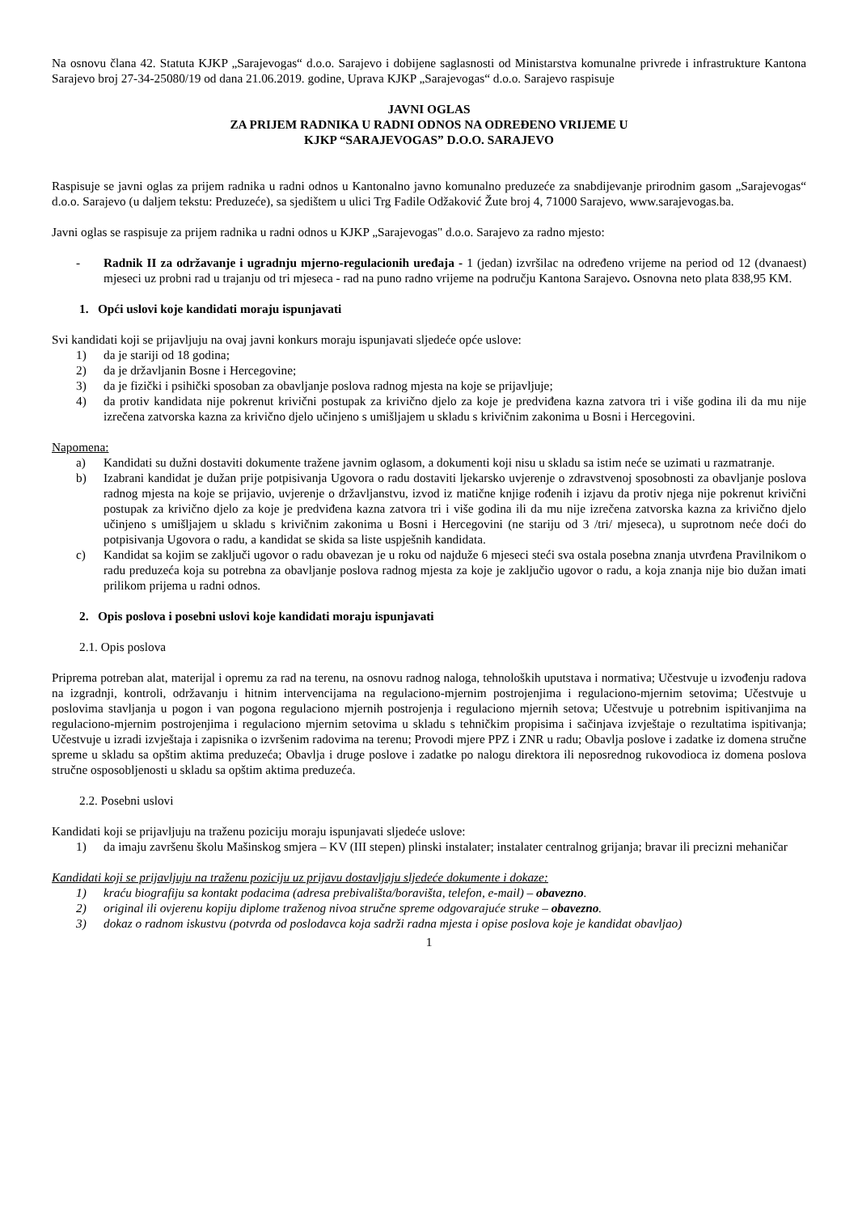Na osnovu člana 42. Statuta KJKP „Sarajevogas“ d.o.o. Sarajevo i dobijene saglasnosti od Ministarstva komunalne privrede i infrastrukture Kantona Sarajevo broj 27-34-25080/19 od dana 21.06.2019. godine, Uprava KJKP „Sarajevogas“ d.o.o. Sarajevo raspisuje
JAVNI OGLAS
ZA PRIJEM RADNIKA U RADNI ODNOS NA ODREĐENO VRIJEME U
KJKP “SARAJEVOGAS” D.O.O. SARAJEVO
Raspisuje se javni oglas za prijem radnika u radni odnos u Kantonalno javno komunalno preduzeće za snabdijevanje prirodnim gasom „Sarajevogas“ d.o.o. Sarajevo (u daljem tekstu: Preduzeće), sa sjedištem u ulici Trg Fadile Odžaković Žute broj 4, 71000 Sarajevo, www.sarajevogas.ba.
Javni oglas se raspisuje za prijem radnika u radni odnos u KJKP „Sarajevogas" d.o.o. Sarajevo za radno mjesto:
- Radnik II za održavanje i ugradnju mjerno-regulacionih uređaja - 1 (jedan) izvršilac na određeno vrijeme na period od 12 (dvanaest) mjeseci uz probni rad u trajanju od tri mjeseca - rad na puno radno vrijeme na području Kantona Sarajevo. Osnovna neto plata 838,95 KM.
1. Opći uslovi koje kandidati moraju ispunjavati
Svi kandidati koji se prijavljuju na ovaj javni konkurs moraju ispunjavati sljedeće opće uslove:
1) da je stariji od 18 godina;
2) da je državljanin Bosne i Hercegovine;
3) da je fizički i psihički sposoban za obavljanje poslova radnog mjesta na koje se prijavljuje;
4) da protiv kandidata nije pokrenut krivični postupak za krivično djelo za koje je predviđena kazna zatvora tri i više godina ili da mu nije izrečena zatvorska kazna za krivično djelo učinjeno s umišljajem u skladu s krivičnim zakonima u Bosni i Hercegovini.
Napomena:
a) Kandidati su dužni dostaviti dokumente tražene javnim oglasom, a dokumenti koji nisu u skladu sa istim neće se uzimati u razmatranje.
b) Izabrani kandidat je dužan prije potpisivanja Ugovora o radu dostaviti ljekarsko uvjerenje o zdravstvenoj sposobnosti za obavljanje poslova radnog mjesta na koje se prijavio, uvjerenje o državljanstvu, izvod iz matične knjige rođenih i izjavu da protiv njega nije pokrenut krivični postupak za krivično djelo za koje je predviđena kazna zatvora tri i više godina ili da mu nije izrečena zatvorska kazna za krivično djelo učinjeno s umišljajem u skladu s krivičnim zakonima u Bosni i Hercegovini (ne stariju od 3 /tri/ mjeseca), u suprotnom neće doći do potpisivanja Ugovora o radu, a kandidat se skida sa liste uspješnih kandidata.
c) Kandidat sa kojim se zaključi ugovor o radu obavezan je u roku od najduže 6 mjeseci steći sva ostala posebna znanja utvrđena Pravilnikom o radu preduzeća koja su potrebna za obavljanje poslova radnog mjesta za koje je zaključio ugovor o radu, a koja znanja nije bio dužan imati prilikom prijema u radni odnos.
2. Opis poslova i posebni uslovi koje kandidati moraju ispunjavati
2.1. Opis poslova
Priprema potreban alat, materijal i opremu za rad na terenu, na osnovu radnog naloga, tehnoloških uputstava i normativa; Učestvuje u izvođenju radova na izgradnji, kontroli, održavanju i hitnim intervencijama na regulaciono-mjernim postrojenjima i regulaciono-mjernim setovima; Učestvuje u poslovima stavljanja u pogon i van pogona regulaciono mjernih postrojenja i regulaciono mjernih setova; Učestvuje u potrebnim ispitivanjima na regulaciono-mjernim postrojenjima i regulaciono mjernim setovima u skladu s tehničkim propisima i sačinjava izvještaje o rezultatima ispitivanja; Učestvuje u izradi izvještaja i zapisnika o izvršenim radovima na terenu; Provodi mjere PPZ i ZNR u radu; Obavlja poslove i zadatke iz domena stručne spreme u skladu sa opštim aktima preduzeća; Obavlja i druge poslove i zadatke po nalogu direktora ili neposrednog rukovodioca iz domena poslova stručne osposobljenosti u skladu sa opštim aktima preduzeća.
2.2. Posebni uslovi
Kandidati koji se prijavljuju na traženu poziciju moraju ispunjavati sljedeće uslove:
1) da imaju završenu školu Mašinskog smjera – KV (III stepen) plinski instalater; instalater centralnog grijanja; bravar ili precizni mehaničar
Kandidati koji se prijavljuju na traženu poziciju uz prijavu dostavljaju sljedeće dokumente i dokaze:
1) kraću biografiju sa kontakt podacima (adresa prebivališta/boravišta, telefon, e-mail) – obavezno.
2) original ili ovjerenu kopiju diplome traženog nivoa stručne spreme odgovarajuće struke – obavezno.
3) dokaz o radnom iskustvu (potvrda od poslodavca koja sadrži radna mjesta i opise poslova koje je kandidat obavljao)
1